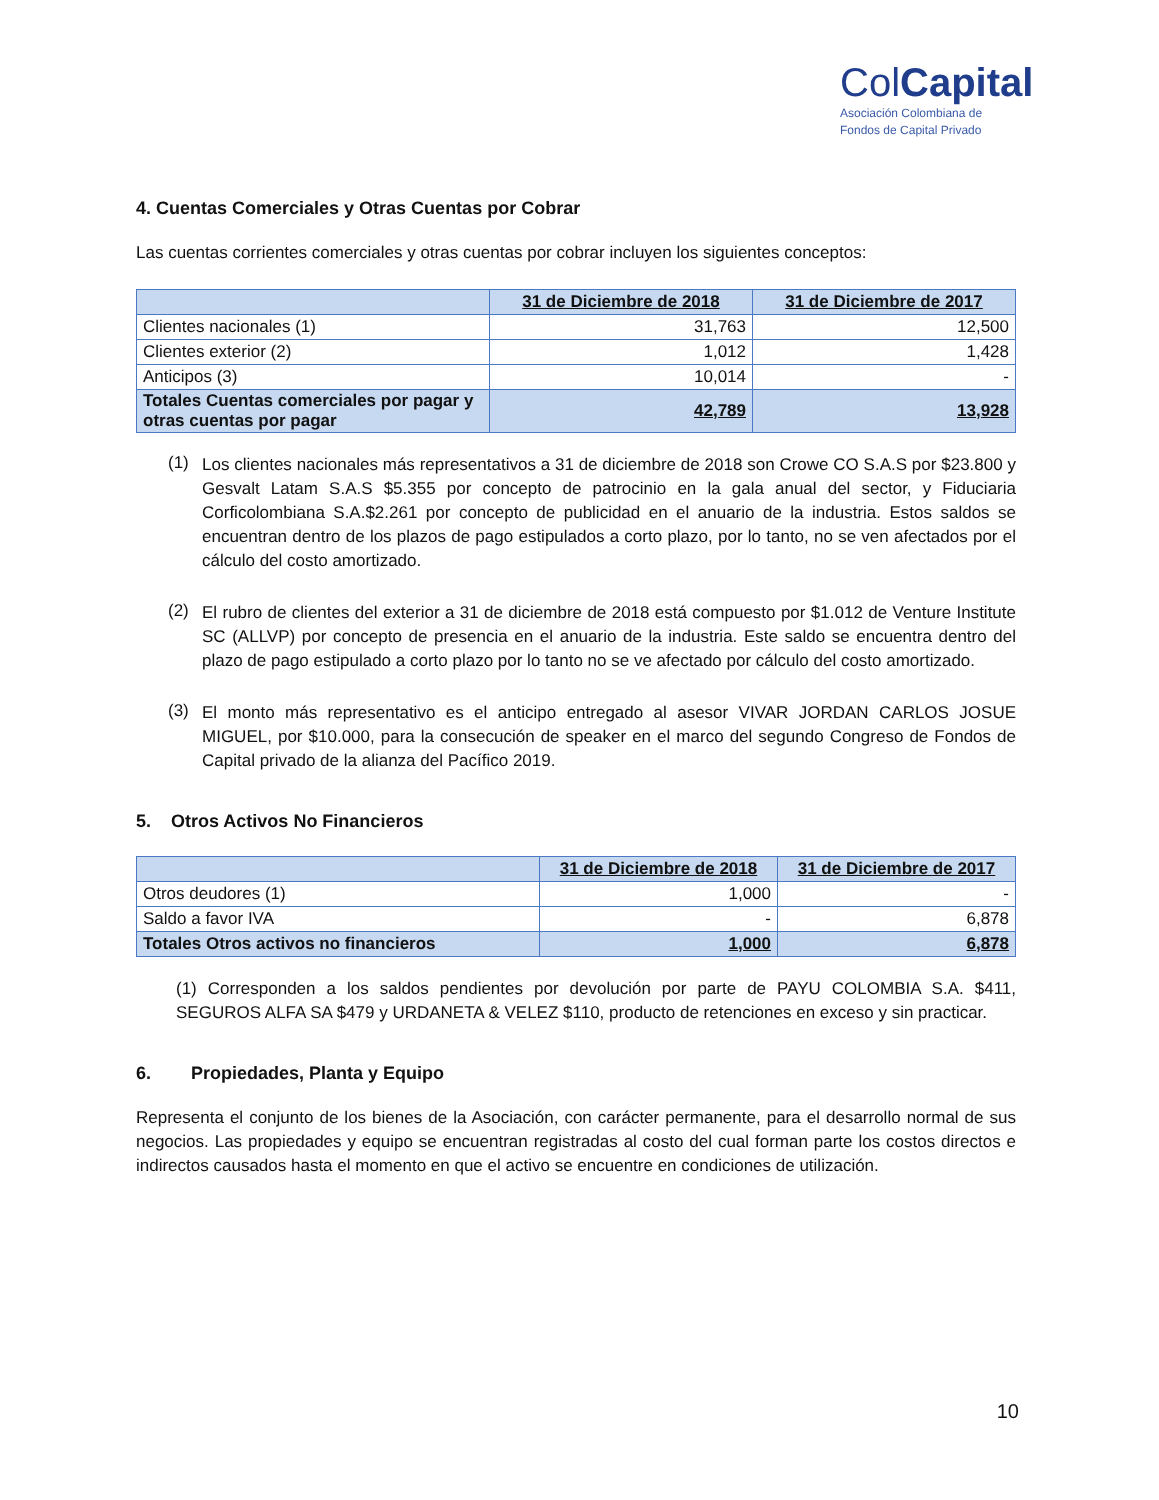ColCapital
Asociación Colombiana de
Fondos de Capital Privado
4. Cuentas Comerciales y Otras Cuentas por Cobrar
Las cuentas corrientes comerciales y otras cuentas por cobrar incluyen los siguientes conceptos:
| | 31 de Diciembre de 2018 | 31 de Diciembre de 2017 |
| --- | --- | --- |
| Clientes nacionales (1) | 31,763 | 12,500 |
| Clientes exterior (2) | 1,012 | 1,428 |
| Anticipos (3) | 10,014 | - |
| Totales Cuentas comerciales por pagar y otras cuentas por pagar | 42,789 | 13,928 |
(1)
Los clientes nacionales más representativos a 31 de diciembre de 2018 son Crowe CO S.A.S por $23.800 y Gesvalt Latam S.A.S $5.355 por concepto de patrocinio en la gala anual del sector, y Fiduciaria Corficolombiana S.A.$2.261 por concepto de publicidad en el anuario de la industria. Estos saldos se encuentran dentro de los plazos de pago estipulados a corto plazo, por lo tanto, no se ven afectados por el cálculo del costo amortizado.
(2)
El rubro de clientes del exterior a 31 de diciembre de 2018 está compuesto por $1.012 de Venture Institute SC (ALLVP) por concepto de presencia en el anuario de la industria. Este saldo se encuentra dentro del plazo de pago estipulado a corto plazo por lo tanto no se ve afectado por cálculo del costo amortizado.
(3)
El monto más representativo es el anticipo entregado al asesor VIVAR JORDAN CARLOS JOSUE MIGUEL, por $10.000, para la consecución de speaker en el marco del segundo Congreso de Fondos de Capital privado de la alianza del Pacífico 2019.
5. Otros Activos No Financieros
| | 31 de Diciembre de 2018 | 31 de Diciembre de 2017 |
| --- | --- | --- |
| Otros deudores (1) | 1,000 | - |
| Saldo a favor IVA | - | 6,878 |
| Totales Otros activos no financieros | 1,000 | 6,878 |
(1) Corresponden a los saldos pendientes por devolución por parte de PAYU COLOMBIA S.A. $411, SEGUROS ALFA SA $479 y URDANETA & VELEZ $110, producto de retenciones en exceso y sin practicar.
6. Propiedades, Planta y Equipo
Representa el conjunto de los bienes de la Asociación, con carácter permanente, para el desarrollo normal de sus negocios. Las propiedades y equipo se encuentran registradas al costo del cual forman parte los costos directos e indirectos causados hasta el momento en que el activo se encuentre en condiciones de utilización.
10